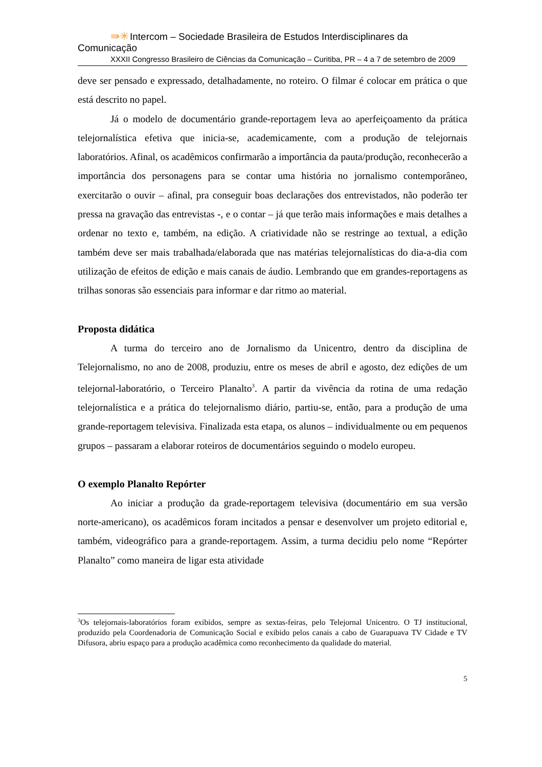⇛✳Intercom – Sociedade Brasileira de Estudos Interdisciplinares da Comunicação
XXXII Congresso Brasileiro de Ciências da Comunicação – Curitiba, PR – 4 a 7 de setembro de 2009
deve ser pensado e expressado, detalhadamente, no roteiro. O filmar é colocar em prática o que está descrito no papel.
Já o modelo de documentário grande-reportagem leva ao aperfeiçoamento da prática telejornalística efetiva que inicia-se, academicamente, com a produção de telejornais laboratórios. Afinal, os acadêmicos confirmarão a importância da pauta/produção, reconhecerão a importância dos personagens para se contar uma história no jornalismo contemporâneo, exercitarão o ouvir – afinal, pra conseguir boas declarações dos entrevistados, não poderão ter pressa na gravação das entrevistas -, e o contar – já que terão mais informações e mais detalhes a ordenar no texto e, também, na edição. A criatividade não se restringe ao textual, a edição também deve ser mais trabalhada/elaborada que nas matérias telejornalísticas do dia-a-dia com utilização de efeitos de edição e mais canais de áudio. Lembrando que em grandes-reportagens as trilhas sonoras são essenciais para informar e dar ritmo ao material.
Proposta didática
A turma do terceiro ano de Jornalismo da Unicentro, dentro da disciplina de Telejornalismo, no ano de 2008, produziu, entre os meses de abril e agosto, dez edições de um telejornal-laboratório, o Terceiro Planalto<sup>3</sup>. A partir da vivência da rotina de uma redação telejornalística e a prática do telejornalismo diário, partiu-se, então, para a produção de uma grande-reportagem televisiva. Finalizada esta etapa, os alunos – individualmente ou em pequenos grupos – passaram a elaborar roteiros de documentários seguindo o modelo europeu.
O exemplo Planalto Repórter
Ao iniciar a produção da grade-reportagem televisiva (documentário em sua versão norte-americano), os acadêmicos foram incitados a pensar e desenvolver um projeto editorial e, também, videográfico para a grande-reportagem. Assim, a turma decidiu pelo nome “Repórter Planalto” como maneira de ligar esta atividade
<sup>3</sup> Os telejornais-laboratórios foram exibidos, sempre as sextas-feiras, pelo Telejornal Unicentro. O TJ institucional, produzido pela Coordenadoria de Comunicação Social e exibido pelos canais a cabo de Guarapuava TV Cidade e TV Difusora, abriu espaço para a produção acadêmica como reconhecimento da qualidade do material.
5